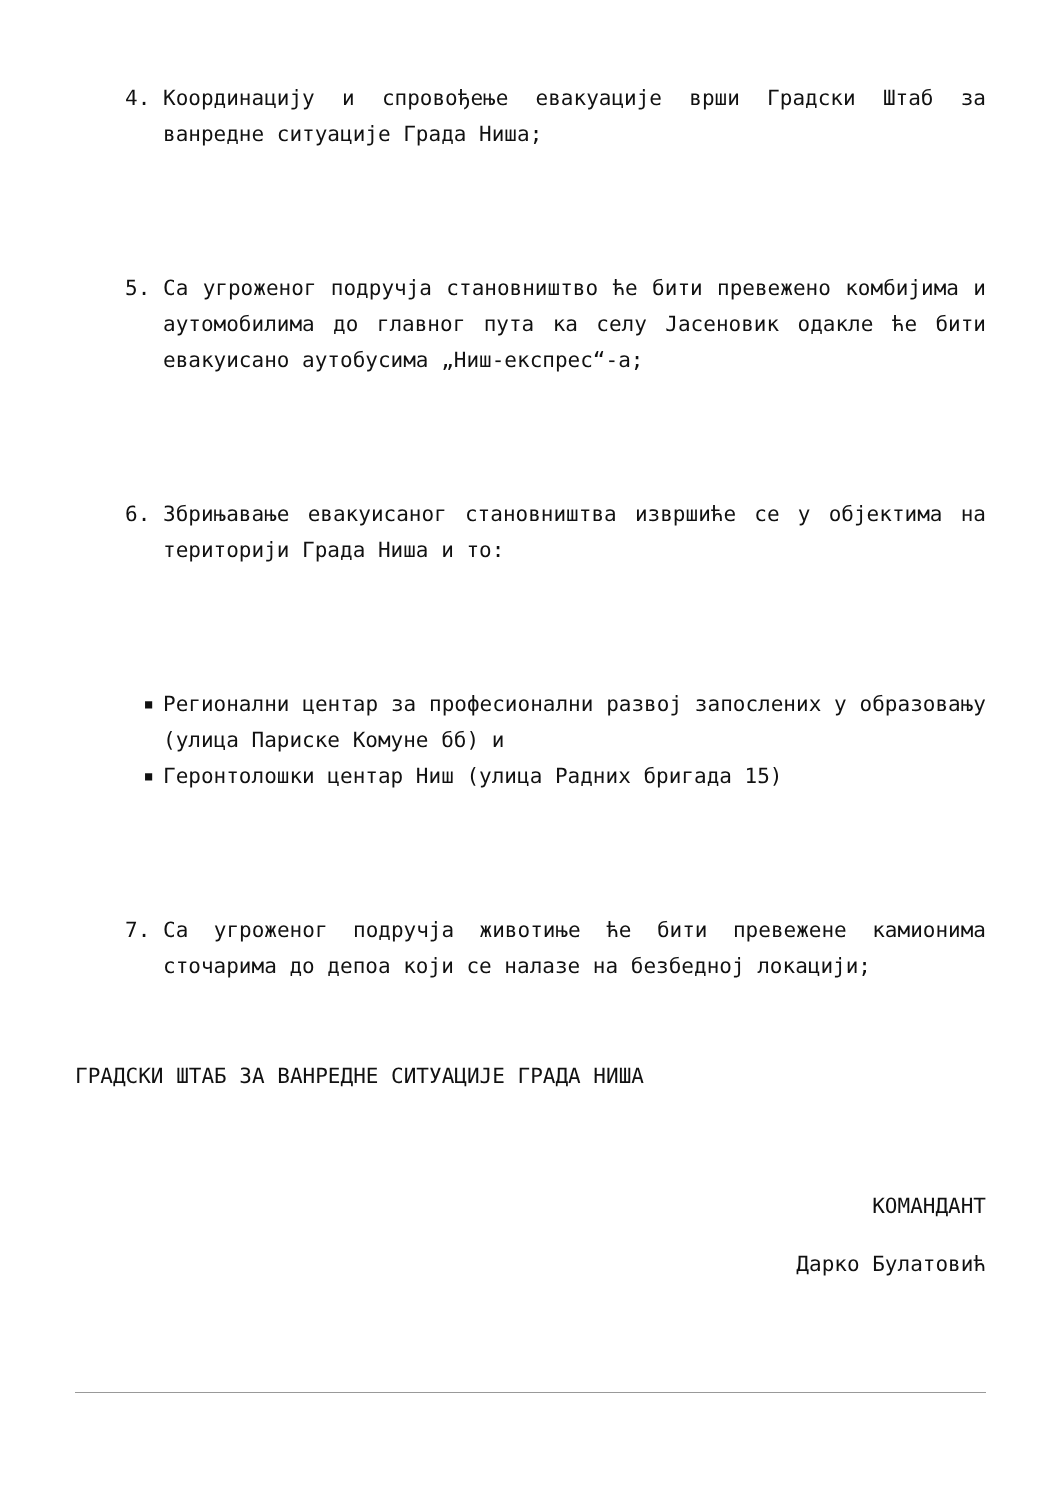4. Координацију и спровођење евакуације врши Градски Штаб за ванредне ситуације Града Ниша;
5. Са угроженог подручја становништво ће бити превежено комбијима и аутомобилима до главног пута ка селу Јасеновик одакле ће бити евакуисано аутобусима „Ниш-експрес“-а;
6. Збрињавање евакуисаног становништва извршиће се у објектима на територији Града Ниша и то:
■ Регионални центар за професионални развој запослених у образовању (улица Париске Комуне бб) и
■ Геронтолошки центар Ниш (улица Радних бригада 15)
7. Са угроженог подручја животиње ће бити превежене камионима сточарима до депоа који се налазе на безбедној локацији;
ГРАДСКИ ШТАБ ЗА ВАНРЕДНЕ СИТУАЦИЈЕ ГРАДА НИША
КОМАНДАНТ
Дарко Булатовић